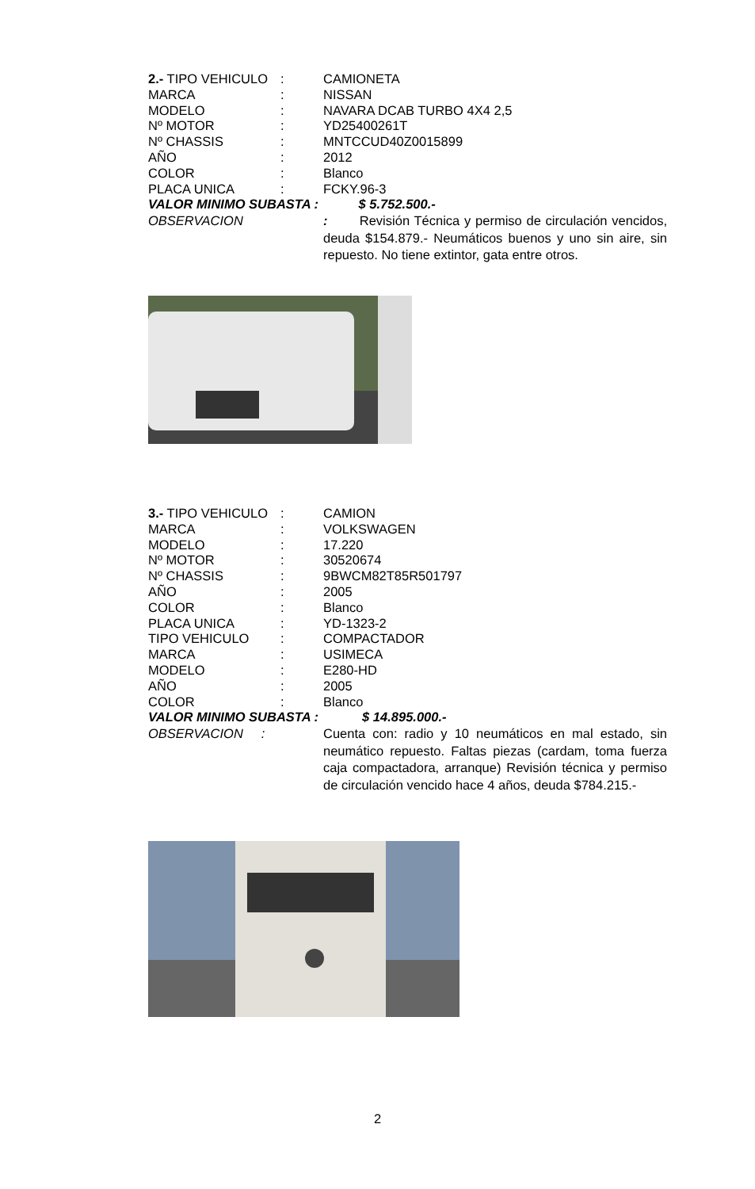2.- TIPO VEHICULO: CAMIONETA
MARCA: NISSAN
MODELO: NAVARA DCAB TURBO 4X4 2,5
Nº MOTOR: YD25400261T
Nº CHASSIS: MNTCCUD40Z0015899
AÑO: 2012
COLOR: Blanco
PLACA UNICA: FCKY.96-3
VALOR MINIMO SUBASTA : $ 5.752.500.-
OBSERVACION: Revisión Técnica y permiso de circulación vencidos, deuda $154.879.- Neumáticos buenos y uno sin aire, sin repuesto. No tiene extintor, gata entre otros.
3.- TIPO VEHICULO: CAMION
MARCA: VOLKSWAGEN
MODELO: 17.220
Nº MOTOR: 30520674
Nº CHASSIS: 9BWCM82T85R501797
AÑO: 2005
COLOR: Blanco
PLACA UNICA: YD-1323-2
TIPO VEHICULO: COMPACTADOR
MARCA: USIMECA
MODELO: E280-HD
AÑO: 2005
COLOR: Blanco
VALOR MINIMO SUBASTA : $ 14.895.000.-
OBSERVACION : Cuenta con: radio y 10 neumáticos en mal estado, sin neumático repuesto. Faltas piezas (cardam, toma fuerza caja compactadora, arranque) Revisión técnica y permiso de circulación vencido hace 4 años, deuda $784.215.-
2